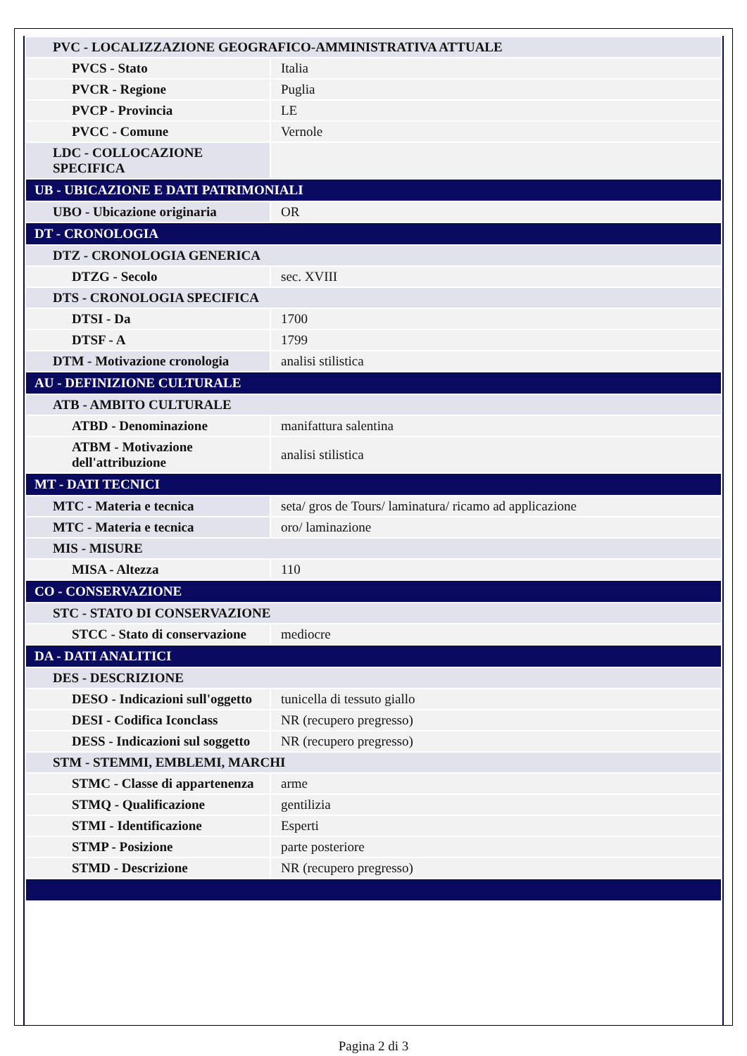| PVC - LOCALIZZAZIONE GEOGRAFICO-AMMINISTRATIVA ATTUALE | |
| PVCS - Stato | Italia |
| PVCR - Regione | Puglia |
| PVCP - Provincia | LE |
| PVCC - Comune | Vernole |
| LDC - COLLOCAZIONE SPECIFICA | |
| UB - UBICAZIONE E DATI PATRIMONIALI | |
| UBO - Ubicazione originaria | OR |
| DT - CRONOLOGIA | |
| DTZ - CRONOLOGIA GENERICA | |
| DTZG - Secolo | sec. XVIII |
| DTS - CRONOLOGIA SPECIFICA | |
| DTSI - Da | 1700 |
| DTSF - A | 1799 |
| DTM - Motivazione cronologia | analisi stilistica |
| AU - DEFINIZIONE CULTURALE | |
| ATB - AMBITO CULTURALE | |
| ATBD - Denominazione | manifattura salentina |
| ATBM - Motivazione dell'attribuzione | analisi stilistica |
| MT - DATI TECNICI | |
| MTC - Materia e tecnica | seta/ gros de Tours/ laminatura/ ricamo ad applicazione |
| MTC - Materia e tecnica | oro/ laminazione |
| MIS - MISURE | |
| MISA - Altezza | 110 |
| CO - CONSERVAZIONE | |
| STC - STATO DI CONSERVAZIONE | |
| STCC - Stato di conservazione | mediocre |
| DA - DATI ANALITICI | |
| DES - DESCRIZIONE | |
| DESO - Indicazioni sull'oggetto | tunicella di tessuto giallo |
| DESI - Codifica Iconclass | NR (recupero pregresso) |
| DESS - Indicazioni sul soggetto | NR (recupero pregresso) |
| STM - STEMMI, EMBLEMI, MARCHI | |
| STMC - Classe di appartenenza | arme |
| STMQ - Qualificazione | gentilizia |
| STMI - Identificazione | Esperti |
| STMP - Posizione | parte posteriore |
| STMD - Descrizione | NR (recupero pregresso) |
Pagina 2 di 3